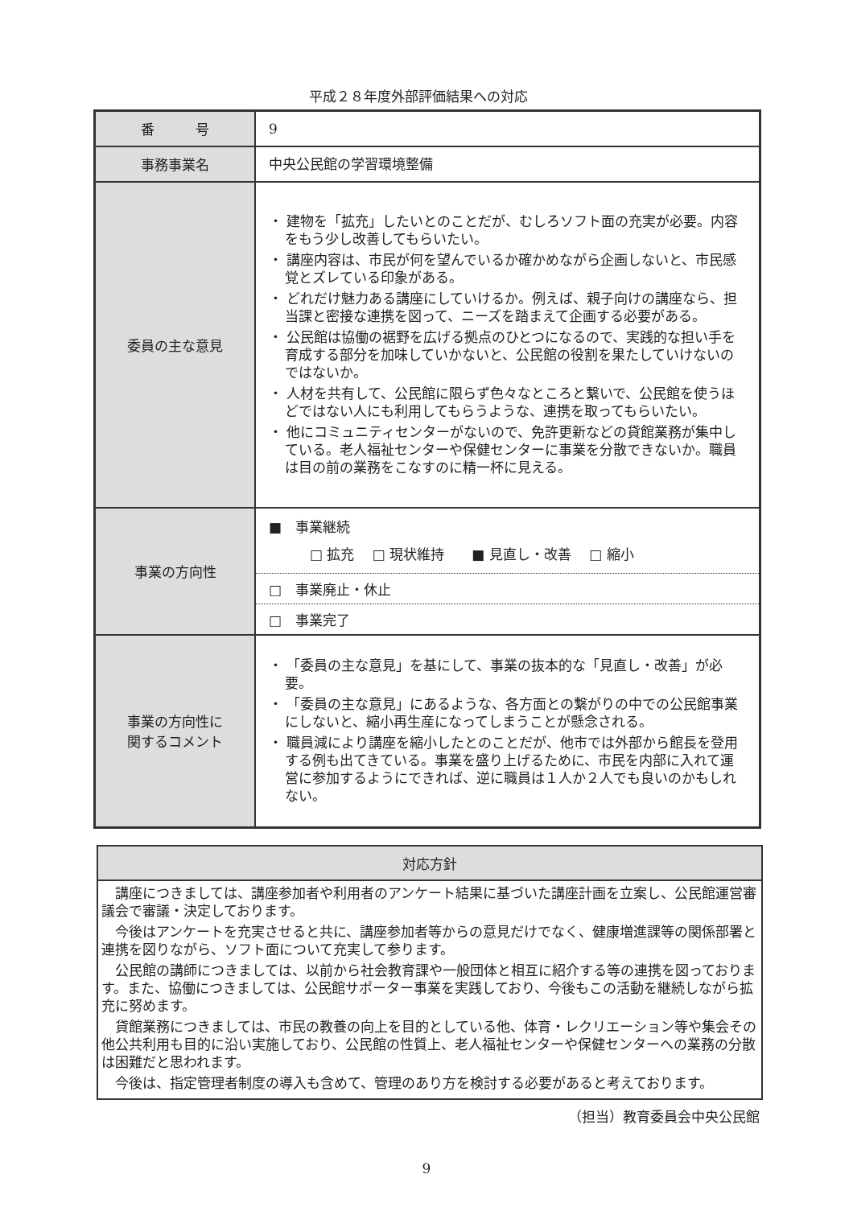平成２８年度外部評価結果への対応
| 番 号 | 9 |
| 事務事業名 | 中央公民館の学習環境整備 |
| 委員の主な意見 | ・ 建物を「拡充」したいとのことだが、むしろソフト面の充実が必要。内容をもう少し改善してもらいたい。 ・ 講座内容は、市民が何を望んでいるか確かめながら企画しないと、市民感覚とズレている印象がある。 ・ どれだけ魅力ある講座にしていけるか。例えば、親子向けの講座なら、担当課と密接な連携を図って、ニーズを踏まえて企画する必要がある。 ・ 公民館は協働の裾野を広げる拠点のひとつになるので、実践的な担い手を育成する部分を加味していかないと、公民館の役割を果たしていけないのではないか。 ・ 人材を共有して、公民館に限らず色々なところと繋いで、公民館を使うほどではない人にも利用してもらうような、連携を取ってもらいたい。 ・ 他にコミュニティセンターがないので、免許更新などの貸館業務が集中している。老人福祉センターや保健センターに事業を分散できないか。職員は目の前の業務をこなすのに精一杯に見える。 |
| 事業の方向性 | ■ 事業継続 □ 拡充 □ 現状維持 ■ 見直し・改善 □ 縮小 □ 事業廃止・休止 □ 事業完了 |
| 事業の方向性に 関するコメント | ・ 「委員の主な意見」を基にして、事業の抜本的な「見直し・改善」が必要。 ・ 「委員の主な意見」にあるような、各方面との繋がりの中での公民館事業にしないと、縮小再生産になってしまうことが懸念される。 ・ 職員減により講座を縮小したとのことだが、他市では外部から館長を登用する例も出てきている。事業を盛り上げるために、市民を内部に入れて運営に参加するようにできれば、逆に職員は１人か２人でも良いのかもしれない。 |
| 対応方針 |
| --- |
| 講座につきましては、講座参加者や利用者のアンケート結果に基づいた講座計画を立案し、公民館運営審議会で審議・決定しております。 今後はアンケートを充実させると共に、講座参加者等からの意見だけでなく、健康増進課等の関係部署と連携を図りながら、ソフト面について充実して参ります。 公民館の講師につきましては、以前から社会教育課や一般団体と相互に紹介する等の連携を図っております。また、協働につきましては、公民館サポーター事業を実践しており、今後もこの活動を継続しながら拡充に努めます。 貸館業務につきましては、市民の教養の向上を目的としている他、体育・レクリエーション等や集会その他公共利用も目的に沿い実施しており、公民館の性質上、老人福祉センターや保健センターへの業務の分散は困難だと思われます。 今後は、指定管理者制度の導入も含めて、管理のあり方を検討する必要があると考えております。 |
（担当）教育委員会中央公民館
9